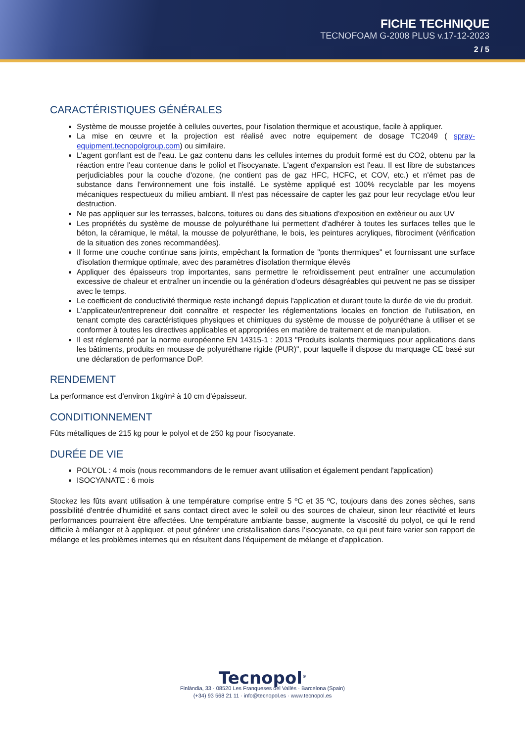FICHE TECHNIQUE
TECNOFOAM G-2008 PLUS v.17-12-2023
2 / 5
CARACTÉRISTIQUES GÉNÉRALES
Système de mousse projetée à cellules ouvertes, pour l'isolation thermique et acoustique, facile à appliquer.
La mise en œuvre et la projection est réalisé avec notre equipement de dosage TC2049 ( spray-equipment.tecnopolgroup.com) ou similaire.
L'agent gonflant est de l'eau. Le gaz contenu dans les cellules internes du produit formé est du CO2, obtenu par la réaction entre l'eau contenue dans le poliol et l'isocyanate. L'agent d'expansion est l'eau. Il est libre de substances perjudiciables pour la couche d'ozone, (ne contient pas de gaz HFC, HCFC, et COV, etc.) et n'émet pas de substance dans l'environnement une fois installé. Le système appliqué est 100% recyclable par les moyens mécaniques respectueux du milieu ambiant. Il n'est pas nécessaire de capter les gaz pour leur recyclage et/ou leur destruction.
Ne pas appliquer sur les terrasses, balcons, toitures ou dans des situations d'exposition en extèrieur ou aux UV
Les propriétés du système de mousse de polyuréthane lui permettent d'adhérer à toutes les surfaces telles que le béton, la céramique, le métal, la mousse de polyuréthane, le bois, les peintures acryliques, fibrociment (vérification de la situation des zones recommandées).
Il forme une couche continue sans joints, empêchant la formation de "ponts thermiques" et fournissant une surface d'isolation thermique optimale, avec des paramètres d'isolation thermique élevés
Appliquer des épaisseurs trop importantes, sans permettre le refroidissement peut entraîner une accumulation excessive de chaleur et entraîner un incendie ou la génération d'odeurs désagréables qui peuvent ne pas se dissiper avec le temps.
Le coefficient de conductivité thermique reste inchangé depuis l'application et durant toute la durée de vie du produit.
L'applicateur/entrepreneur doit connaître et respecter les réglementations locales en fonction de l'utilisation, en tenant compte des caractéristiques physiques et chimiques du système de mousse de polyuréthane à utiliser et se conformer à toutes les directives applicables et appropriées en matière de traitement et de manipulation.
Il est réglementé par la norme européenne EN 14315-1 : 2013 "Produits isolants thermiques pour applications dans les bâtiments, produits en mousse de polyuréthane rigide (PUR)", pour laquelle il dispose du marquage CE basé sur une déclaration de performance DoP.
RENDEMENT
La performance est d'environ 1kg/m² à 10 cm d'épaisseur.
CONDITIONNEMENT
Fûts métalliques de 215 kg pour le polyol et de 250 kg pour l'isocyanate.
DURÉE DE VIE
POLYOL : 4 mois (nous recommandons de le remuer avant utilisation et également pendant l'application)
ISOCYANATE : 6 mois
Stockez les fûts avant utilisation à une température comprise entre 5 ºC et 35 ºC, toujours dans des zones sèches, sans possibilité d'entrée d'humidité et sans contact direct avec le soleil ou des sources de chaleur, sinon leur réactivité et leurs performances pourraient être affectées. Une température ambiante basse, augmente la viscosité du polyol, ce qui le rend difficile à mélanger et à appliquer, et peut générer une cristallisation dans l'isocyanate, ce qui peut faire varier son rapport de mélange et les problèmes internes qui en résultent dans l'équipement de mélange et d'application.
Tecnopol<sup>®</sup>
Finlàndia, 33 · 08520 Les Franqueses del Vallès · Barcelona (Spain)
(+34) 93 568 21 11 · info@tecnopol.es · www.tecnopol.es